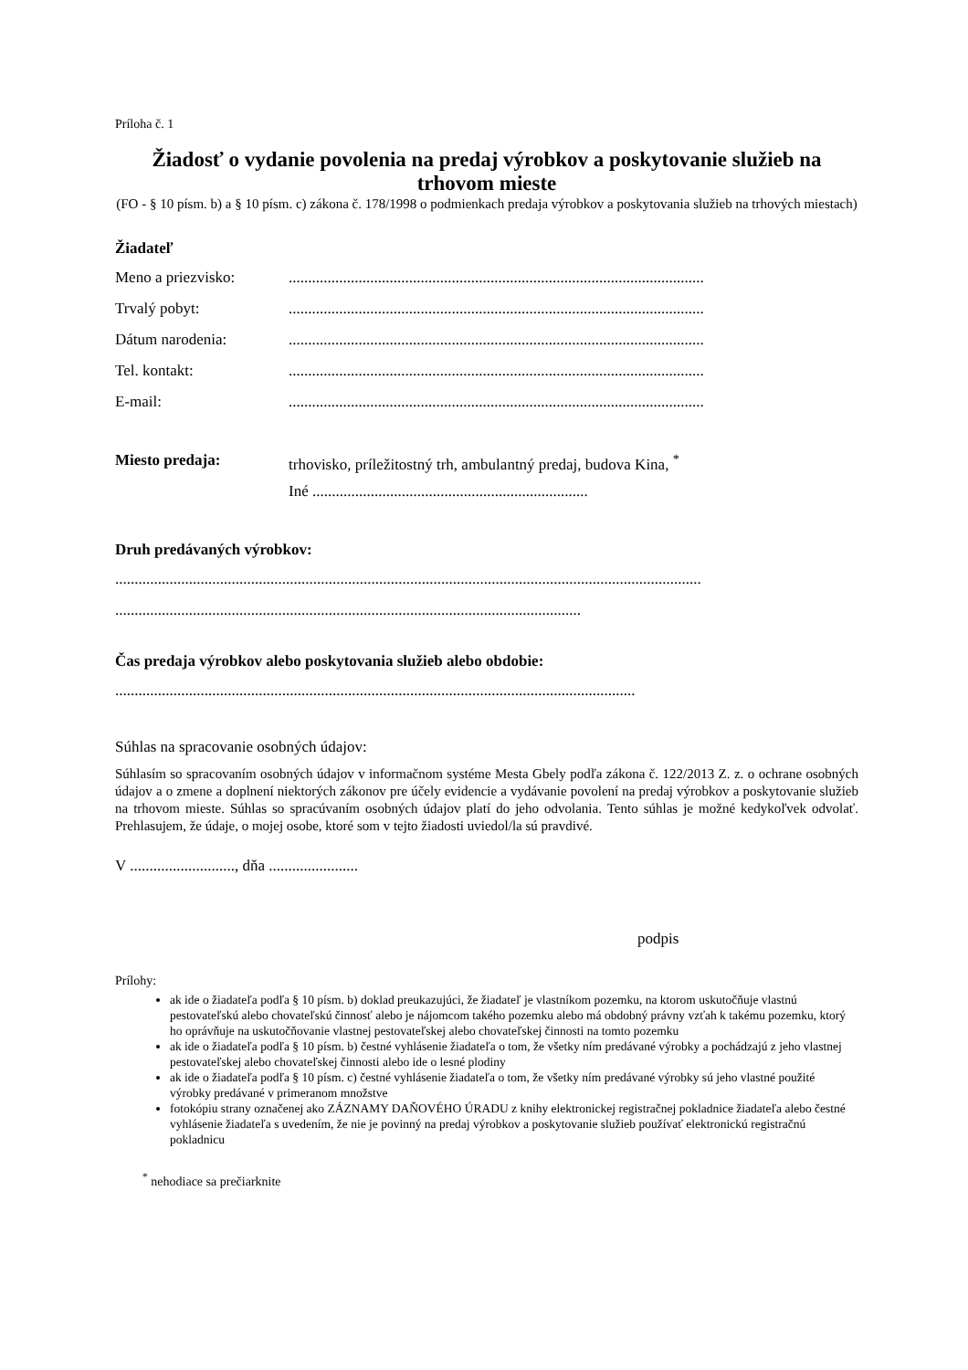Príloha č. 1
Žiadosť o vydanie povolenia na predaj výrobkov a poskytovanie služieb na trhovom mieste
(FO - § 10 písm. b) a § 10 písm. c) zákona č. 178/1998 o podmienkach predaja výrobkov a poskytovania služieb na trhových miestach)
Žiadateľ
Meno a priezvisko:...........................................................................................................
Trvalý pobyt:...........................................................................................................
Dátum narodenia:...........................................................................................................
Tel. kontakt:...........................................................................................................
E-mail:...........................................................................................................
Miesto predaja: trhovisko, príležitostný trh, ambulantný predaj, budova Kina, <sup>*</sup>
Iné .......................................................................
Druh predávaných výrobkov:
.......................................................................................................................................................
........................................................................................................................
Čas predaja výrobkov alebo poskytovania služieb alebo obdobie:
......................................................................................................................................
Súhlas na spracovanie osobných údajov:
Súhlasím so spracovaním osobných údajov v informačnom systéme Mesta Gbely podľa zákona č. 122/2013 Z. z. o ochrane osobných údajov a o zmene a doplnení niektorých zákonov pre účely evidencie a vydávanie povolení na predaj výrobkov a poskytovanie služieb na trhovom mieste. Súhlas so spracúvaním osobných údajov platí do jeho odvolania. Tento súhlas je možné kedykoľvek odvolať. Prehlasujem, že údaje, o mojej osobe, ktoré som v tejto žiadosti uviedol/la sú pravdivé.
V ..........................., dňa .......................
podpis
Prílohy:
ak ide o žiadateľa podľa § 10 písm. b) doklad preukazujúci, že žiadateľ je vlastníkom pozemku, na ktorom uskutočňuje vlastnú pestovateľskú alebo chovateľskú činnosť alebo je nájomcom takého pozemku alebo má obdobný právny vzťah k takému pozemku, ktorý ho oprávňuje na uskutočňovanie vlastnej pestovateľskej alebo chovateľskej činnosti na tomto pozemku
ak ide o žiadateľa podľa § 10 písm. b) čestné vyhlásenie žiadateľa o tom, že všetky ním predávané výrobky a pochádzajú z jeho vlastnej pestovateľskej alebo chovateľskej činnosti alebo ide o lesné plodiny
ak ide o žiadateľa podľa § 10 písm. c) čestné vyhlásenie žiadateľa o tom, že všetky ním predávané výrobky sú jeho vlastné použité výrobky predávané v primeranom množstve
fotokópiu strany označenej ako ZÁZNAMY DAŇOVÉHO ÚRADU z knihy elektronickej registračnej pokladnice žiadateľa alebo čestné vyhlásenie žiadateľa s uvedením, že nie je povinný na predaj výrobkov a poskytovanie služieb používať elektronickú registračnú pokladnicu
<sup>*</sup> nehodiace sa prečiarknite